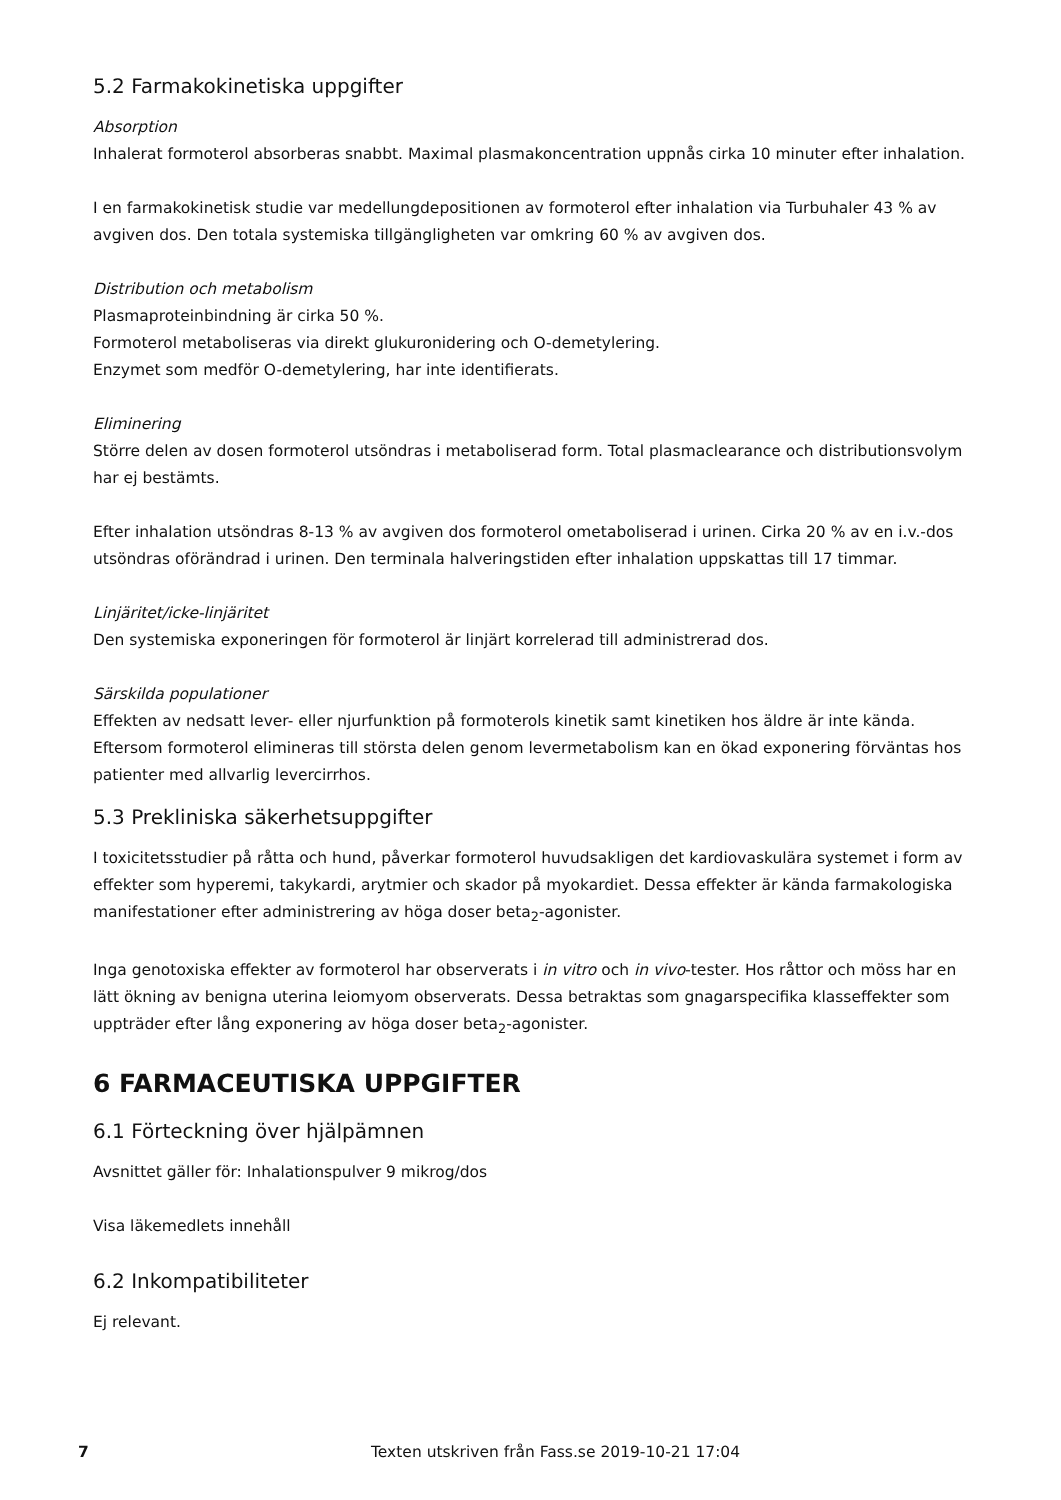5.2 Farmakokinetiska uppgifter
Absorption
Inhalerat formoterol absorberas snabbt. Maximal plasmakoncentration uppnås cirka 10 minuter efter inhalation.
I en farmakokinetisk studie var medellungdepositionen av formoterol efter inhalation via Turbuhaler 43 % av avgiven dos. Den totala systemiska tillgängligheten var omkring 60 % av avgiven dos.
Distribution och metabolism
Plasmaproteinbindning är cirka 50 %.
Formoterol metaboliseras via direkt glukuronidering och O-demetylering.
Enzymet som medför O-demetylering, har inte identifierats.
Eliminering
Större delen av dosen formoterol utsöndras i metaboliserad form. Total plasmaclearance och distributionsvolym har ej bestämts.
Efter inhalation utsöndras 8-13 % av avgiven dos formoterol ometaboliserad i urinen. Cirka 20 % av en i.v.-dos utsöndras oförändrad i urinen. Den terminala halveringstiden efter inhalation uppskattas till 17 timmar.
Linjäritet/icke-linjäritet
Den systemiska exponeringen för formoterol är linjärt korrelerad till administrerad dos.
Särskilda populationer
Effekten av nedsatt lever- eller njurfunktion på formoterols kinetik samt kinetiken hos äldre är inte kända. Eftersom formoterol elimineras till största delen genom levermetabolism kan en ökad exponering förväntas hos patienter med allvarlig levercirrhos.
5.3 Prekliniska säkerhetsuppgifter
I toxicitetsstudier på råtta och hund, påverkar formoterol huvudsakligen det kardiovaskulära systemet i form av effekter som hyperemi, takykardi, arytmier och skador på myokardiet. Dessa effekter är kända farmakologiska manifestationer efter administrering av höga doser beta<sub>2</sub>-agonister.
Inga genotoxiska effekter av formoterol har observerats i in vitro och in vivo-tester. Hos råttor och möss har en lätt ökning av benigna uterina leiomyom observerats. Dessa betraktas som gnagarspecifika klasseffekter som uppträder efter lång exponering av höga doser beta<sub>2</sub>-agonister.
6 FARMACEUTISKA UPPGIFTER
6.1 Förteckning över hjälpämnen
Avsnittet gäller för: Inhalationspulver 9 mikrog/dos
Visa läkemedlets innehåll
6.2 Inkompatibiliteter
Ej relevant.
7 Texten utskriven från Fass.se 2019-10-21 17:04